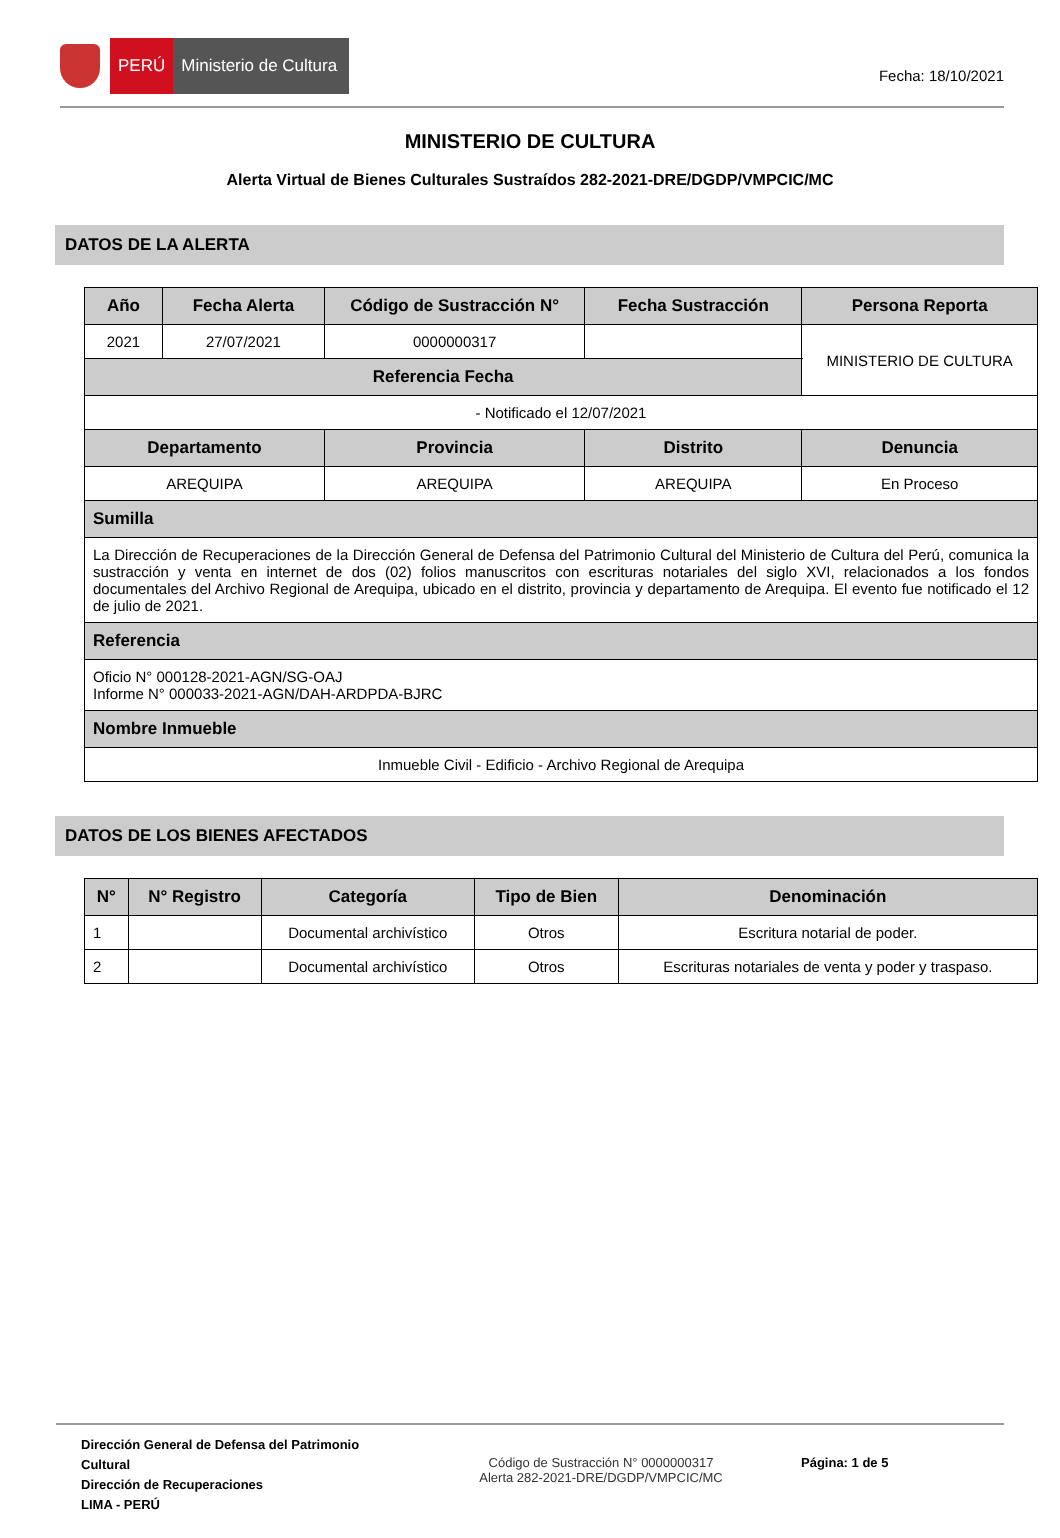PERÚ
Ministerio de Cultura
Fecha: 18/10/2021
MINISTERIO DE CULTURA
Alerta Virtual de Bienes Culturales Sustraídos 282-2021-DRE/DGDP/VMPCIC/MC
DATOS DE LA ALERTA
| Año | Fecha Alerta | Código de Sustracción N° | Fecha Sustracción | Persona Reporta | |
| --- | --- | --- | --- | --- | --- |
| 2021 | 27/07/2021 | 0000000317 | | MINISTERIO DE CULTURA | |
| Referencia Fecha | | | | | |
| - Notificado el 12/07/2021 | | | | | |
| Departamento | | Provincia | Distrito | | Denuncia |
| AREQUIPA | | AREQUIPA | AREQUIPA | | En Proceso |
| Sumilla | | | | | |
| La Dirección de Recuperaciones de la Dirección General de Defensa del Patrimonio Cultural del Ministerio de Cultura del Perú, comunica la sustracción y venta en internet de dos (02) folios manuscritos con escrituras notariales del siglo XVI, relacionados a los fondos documentales del Archivo Regional de Arequipa, ubicado en el distrito, provincia y departamento de Arequipa. El evento fue notificado el 12 de julio de 2021. | | | | | |
| Referencia | | | | | |
| Oficio N° 000128-2021-AGN/SG-OAJ Informe N° 000033-2021-AGN/DAH-ARDPDA-BJRC | | | | | |
| Nombre Inmueble | | | | | |
| Inmueble Civil - Edificio - Archivo Regional de Arequipa | | | | | |
DATOS DE LOS BIENES AFECTADOS
| N° | N° Registro | Categoría | Tipo de Bien | Denominación |
| --- | --- | --- | --- | --- |
| 1 | | Documental archivístico | Otros | Escritura notarial de poder. |
| 2 | | Documental archivístico | Otros | Escrituras notariales de venta y poder y traspaso. |
Dirección General de Defensa del Patrimonio Cultural
Dirección de Recuperaciones
LIMA - PERÚ
Código de Sustracción N° 0000000317
Alerta 282-2021-DRE/DGDP/VMPCIC/MC
Página: 1 de 5